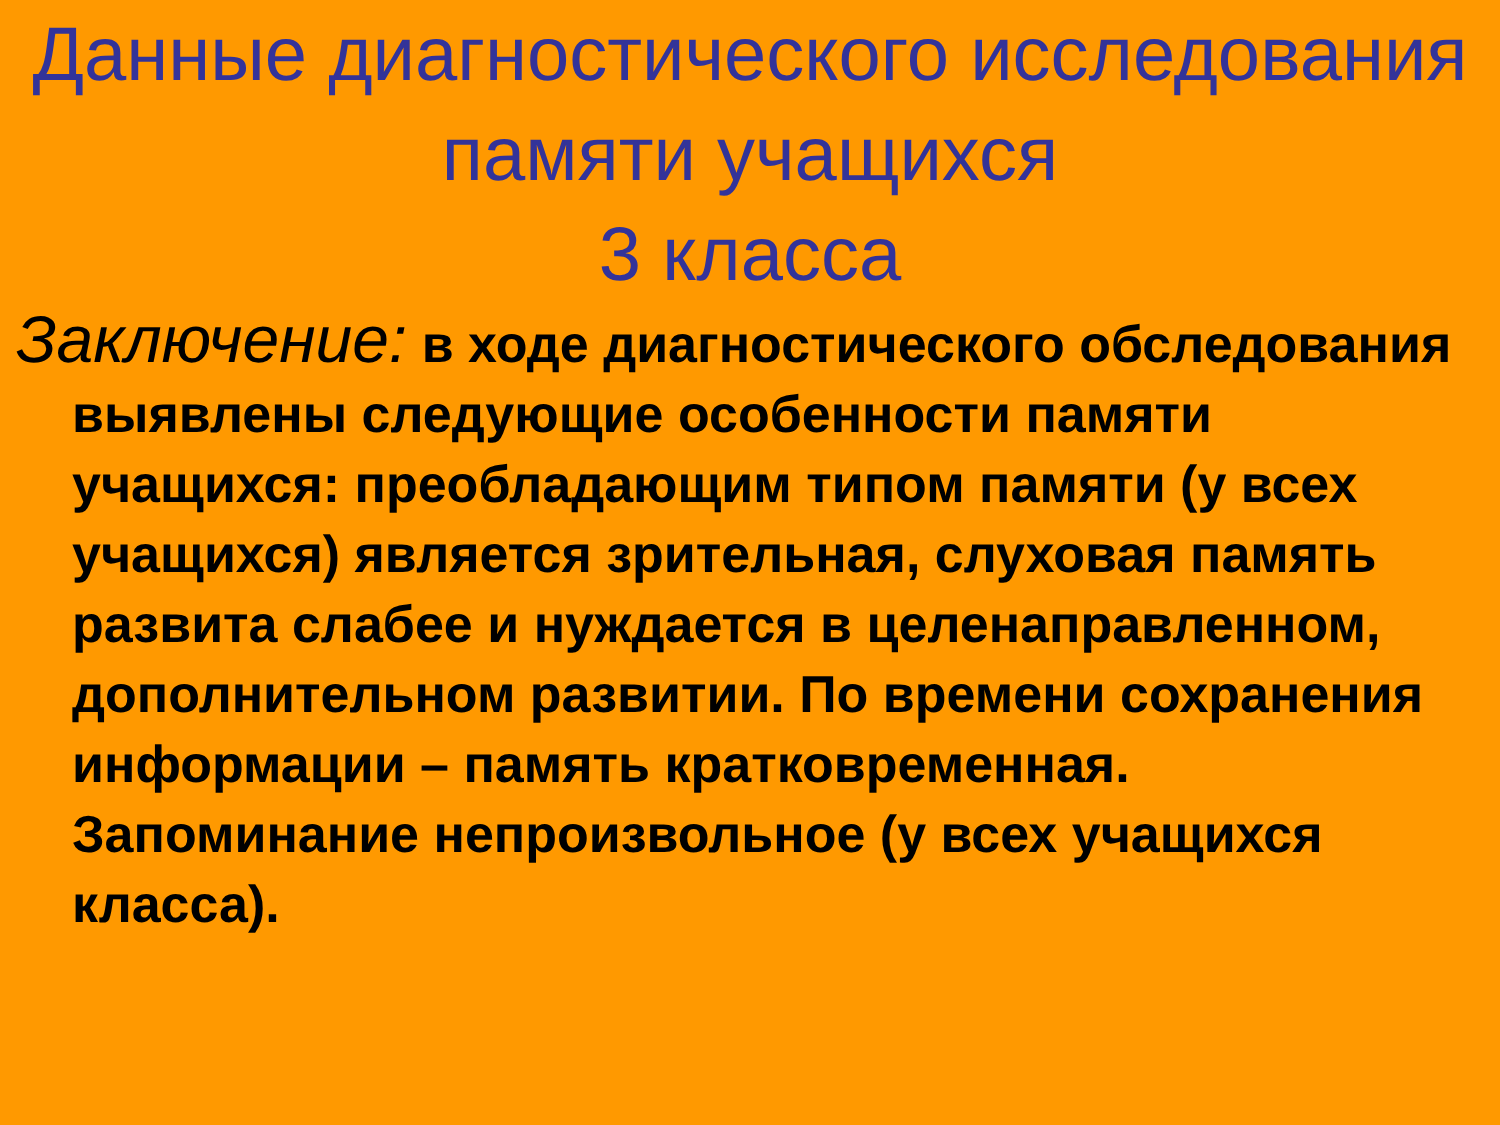Данные диагностического исследования памяти учащихся
3 класса
Заключение: в ходе диагностического обследования выявлены следующие особенности памяти учащихся: преобладающим типом памяти (у всех учащихся) является зрительная, слуховая память развита слабее и нуждается в целенаправленном, дополнительном развитии. По времени сохранения информации – память кратковременная. Запоминание непроизвольное (у всех учащихся класса).